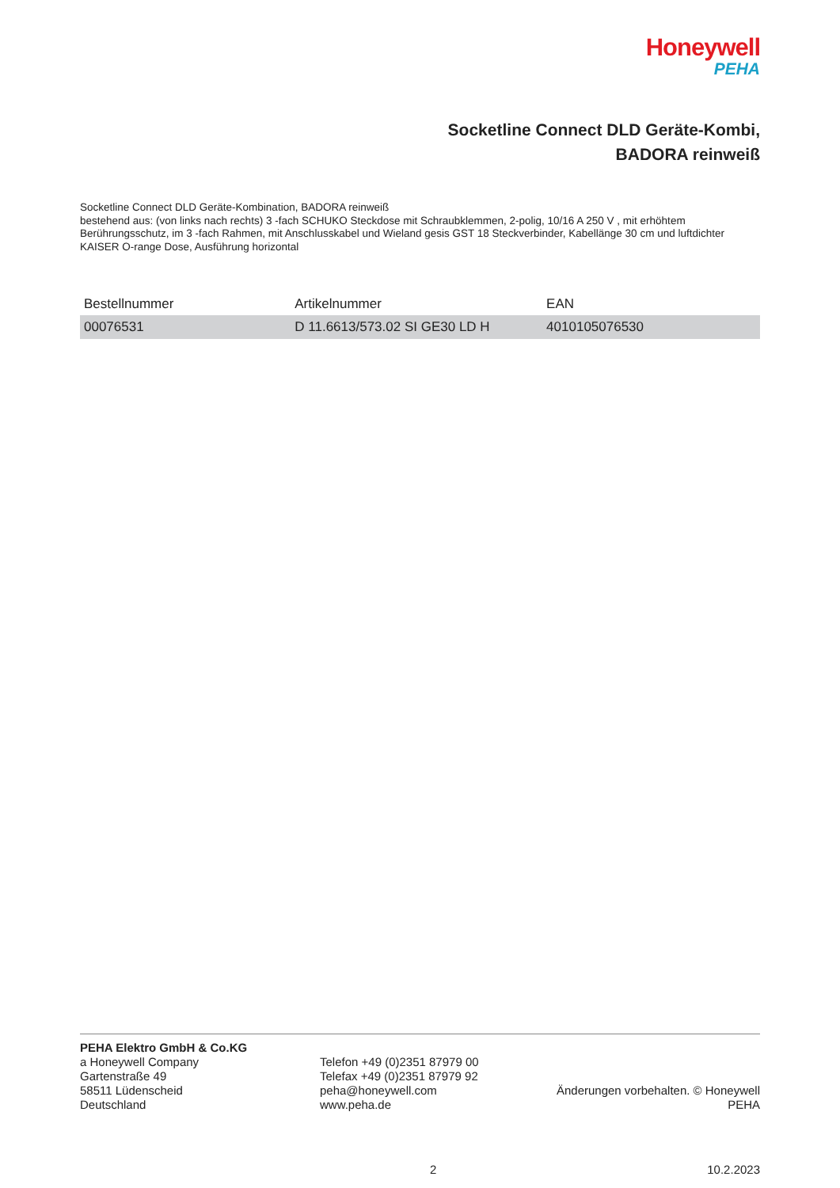Honeywell
PEHA
Socketline Connect DLD Geräte-Kombi,
BADORA reinweiß
Socketline Connect DLD Geräte-Kombination, BADORA reinweiß
bestehend aus: (von links nach rechts) 3 -fach SCHUKO Steckdose mit Schraubklemmen, 2-polig, 10/16 A 250 V , mit erhöhtem Berührungsschutz, im 3 -fach Rahmen, mit Anschlusskabel und Wieland gesis GST 18 Steckverbinder, Kabellänge 30 cm und luftdichter KAISER O-range Dose, Ausführung horizontal
| Bestellnummer | Artikelnummer | EAN |
| --- | --- | --- |
| 00076531 | D 11.6613/573.02 SI GE30 LD H | 4010105076530 |
PEHA Elektro GmbH & Co.KG
a Honeywell Company
Gartenstraße 49
58511 Lüdenscheid
Deutschland
Telefon +49 (0)2351 87979 00
Telefax +49 (0)2351 87979 92
peha@honeywell.com
www.peha.de
Änderungen vorbehalten. © Honeywell PEHA
2 10.2.2023